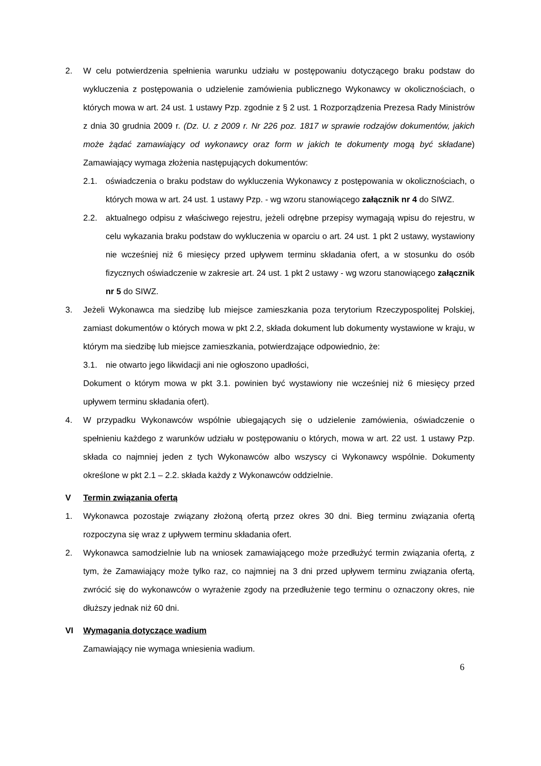2. W celu potwierdzenia spełnienia warunku udziału w postępowaniu dotyczącego braku podstaw do wykluczenia z postępowania o udzielenie zamówienia publicznego Wykonawcy w okolicznościach, o których mowa w art. 24 ust. 1 ustawy Pzp. zgodnie z § 2 ust. 1 Rozporządzenia Prezesa Rady Ministrów z dnia 30 grudnia 2009 r. (Dz. U. z 2009 r. Nr 226 poz. 1817 w sprawie rodzajów dokumentów, jakich może żądać zamawiający od wykonawcy oraz form w jakich te dokumenty mogą być składane) Zamawiający wymaga złożenia następujących dokumentów:
2.1. oświadczenia o braku podstaw do wykluczenia Wykonawcy z postępowania w okolicznościach, o których mowa w art. 24 ust. 1 ustawy Pzp. - wg wzoru stanowiącego załącznik nr 4 do SIWZ.
2.2. aktualnego odpisu z właściwego rejestru, jeżeli odrębne przepisy wymagają wpisu do rejestru, w celu wykazania braku podstaw do wykluczenia w oparciu o art. 24 ust. 1 pkt 2 ustawy, wystawiony nie wcześniej niż 6 miesięcy przed upływem terminu składania ofert, a w stosunku do osób fizycznych oświadczenie w zakresie art. 24 ust. 1 pkt 2 ustawy - wg wzoru stanowiącego załącznik nr 5 do SIWZ.
3. Jeżeli Wykonawca ma siedzibę lub miejsce zamieszkania poza terytorium Rzeczypospolitej Polskiej, zamiast dokumentów o których mowa w pkt 2.2, składa dokument lub dokumenty wystawione w kraju, w którym ma siedzibę lub miejsce zamieszkania, potwierdzające odpowiednio, że:
3.1. nie otwarto jego likwidacji ani nie ogłoszono upadłości,
Dokument o którym mowa w pkt 3.1. powinien być wystawiony nie wcześniej niż 6 miesięcy przed upływem terminu składania ofert).
4. W przypadku Wykonawców wspólnie ubiegających się o udzielenie zamówienia, oświadczenie o spełnieniu każdego z warunków udziału w postępowaniu o których, mowa w art. 22 ust. 1 ustawy Pzp. składa co najmniej jeden z tych Wykonawców albo wszyscy ci Wykonawcy wspólnie. Dokumenty określone w pkt 2.1 – 2.2. składa każdy z Wykonawców oddzielnie.
V Termin związania ofertą
1. Wykonawca pozostaje związany złożoną ofertą przez okres 30 dni. Bieg terminu związania ofertą rozpoczyna się wraz z upływem terminu składania ofert.
2. Wykonawca samodzielnie lub na wniosek zamawiającego może przedłużyć termin związania ofertą, z tym, że Zamawiający może tylko raz, co najmniej na 3 dni przed upływem terminu związania ofertą, zwrócić się do wykonawców o wyrażenie zgody na przedłużenie tego terminu o oznaczony okres, nie dłuższy jednak niż 60 dni.
VI Wymagania dotyczące wadium
Zamawiający nie wymaga wniesienia wadium.
6